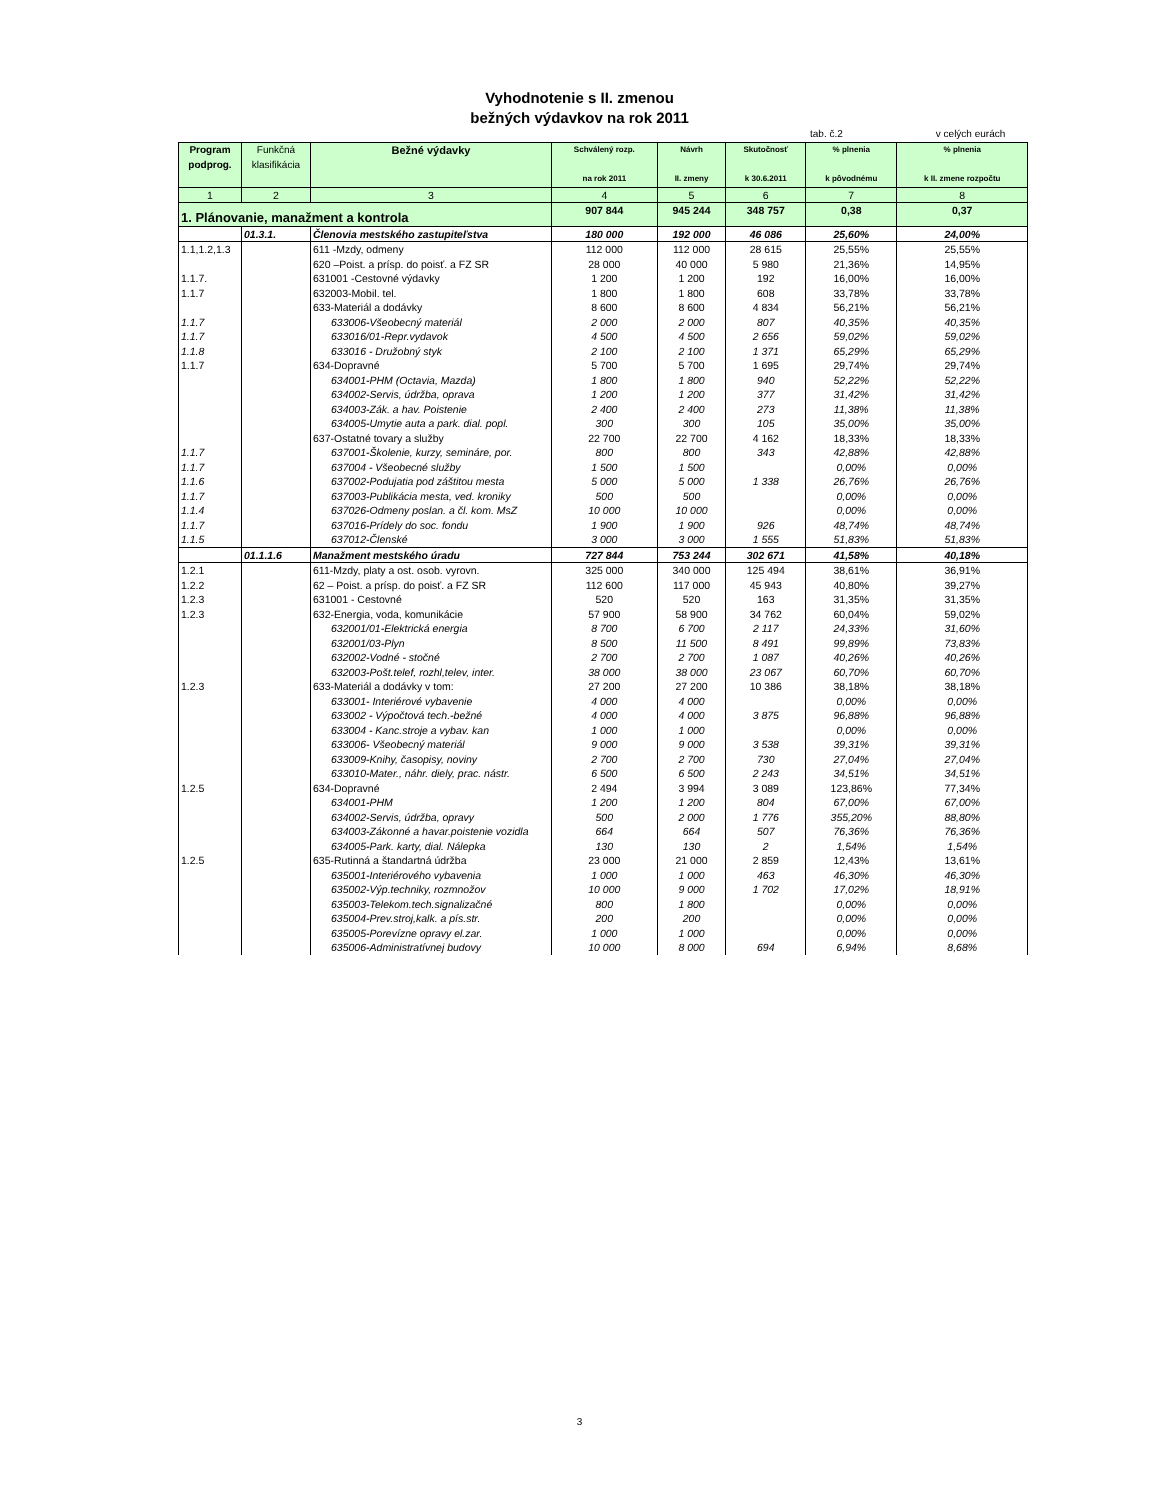Vyhodnotenie s II. zmenou
bežných výdavkov na rok 2011
tab. č.2 v celých eurách
| Program podprog. | Funkčná klasifikácia | Bežné výdavky | Schválený rozp. na rok 2011 | Návrh II. zmeny | Skutočnosť k 30.6.2011 | % plnenia k pôvodnému | % plnenia k II. zmene rozpočtu |
| --- | --- | --- | --- | --- | --- | --- | --- |
| 1 | 2 | 3 | 4 | 5 | 6 | 7 | 8 |
| 1. Plánovanie, manažment a kontrola | | | 907 844 | 945 244 | 348 757 | 0,38 | 0,37 |
| | 01.3.1. | Členovia mestského zastupiteľstva | 180 000 | 192 000 | 46 086 | 25,60% | 24,00% |
| 1.1,1.2,1.3 | | 611 -Mzdy, odmeny | 112 000 | 112 000 | 28 615 | 25,55% | 25,55% |
| | | 620 –Poist. a prísp. do poisť. a FZ SR | 28 000 | 40 000 | 5 980 | 21,36% | 14,95% |
| 1.1.7. | | 631001 -Cestovné výdavky | 1 200 | 1 200 | 192 | 16,00% | 16,00% |
| 1.1.7 | | 632003-Mobil. tel. | 1 800 | 1 800 | 608 | 33,78% | 33,78% |
| | | 633-Materiál a dodávky | 8 600 | 8 600 | 4 834 | 56,21% | 56,21% |
| 1.1.7 | | 633006-Všeobecný materiál | 2 000 | 2 000 | 807 | 40,35% | 40,35% |
| 1.1.7 | | 633016/01-Repr.vydavok | 4 500 | 4 500 | 2 656 | 59,02% | 59,02% |
| 1.1.8 | | 633016 - Družobný styk | 2 100 | 2 100 | 1 371 | 65,29% | 65,29% |
| 1.1.7 | | 634-Dopravné | 5 700 | 5 700 | 1 695 | 29,74% | 29,74% |
| | | 634001-PHM (Octavia, Mazda) | 1 800 | 1 800 | 940 | 52,22% | 52,22% |
| | | 634002-Servis, údržba, oprava | 1 200 | 1 200 | 377 | 31,42% | 31,42% |
| | | 634003-Zák. a hav. Poistenie | 2 400 | 2 400 | 273 | 11,38% | 11,38% |
| | | 634005-Umytie auta a park. dial. popl. | 300 | 300 | 105 | 35,00% | 35,00% |
| | | 637-Ostatné tovary a služby | 22 700 | 22 700 | 4 162 | 18,33% | 18,33% |
| 1.1.7 | | 637001-Školenie, kurzy, semináre, por. | 800 | 800 | 343 | 42,88% | 42,88% |
| 1.1.7 | | 637004 - Všeobecné služby | 1 500 | 1 500 | | 0,00% | 0,00% |
| 1.1.6 | | 637002-Podujatia pod záštitou mesta | 5 000 | 5 000 | 1 338 | 26,76% | 26,76% |
| 1.1.7 | | 637003-Publikácia mesta, ved. kroniky | 500 | 500 | | 0,00% | 0,00% |
| 1.1.4 | | 637026-Odmeny poslan. a čl. kom. MsZ | 10 000 | 10 000 | | 0,00% | 0,00% |
| 1.1.7 | | 637016-Prídely do soc. fondu | 1 900 | 1 900 | 926 | 48,74% | 48,74% |
| 1.1.5 | | 637012-Členské | 3 000 | 3 000 | 1 555 | 51,83% | 51,83% |
| | 01.1.1.6 | Manažment mestského úradu | 727 844 | 753 244 | 302 671 | 41,58% | 40,18% |
| 1.2.1 | | 611-Mzdy, platy a ost. osob. vyrovn. | 325 000 | 340 000 | 125 494 | 38,61% | 36,91% |
| 1.2.2 | | 62 – Poist. a prísp. do poisť. a FZ SR | 112 600 | 117 000 | 45 943 | 40,80% | 39,27% |
| 1.2.3 | | 631001 - Cestovné | 520 | 520 | 163 | 31,35% | 31,35% |
| 1.2.3 | | 632-Energia, voda, komunikácie | 57 900 | 58 900 | 34 762 | 60,04% | 59,02% |
| | | 632001/01-Elektrická energia | 8 700 | 6 700 | 2 117 | 24,33% | 31,60% |
| | | 632001/03-Plyn | 8 500 | 11 500 | 8 491 | 99,89% | 73,83% |
| | | 632002-Vodné - stočné | 2 700 | 2 700 | 1 087 | 40,26% | 40,26% |
| | | 632003-Pošt.telef, rozhl,telev, inter. | 38 000 | 38 000 | 23 067 | 60,70% | 60,70% |
| 1.2.3 | | 633-Materiál a dodávky v tom: | 27 200 | 27 200 | 10 386 | 38,18% | 38,18% |
| | | 633001- Interiérové vybavenie | 4 000 | 4 000 | | 0,00% | 0,00% |
| | | 633002 - Výpočtová tech.-bežné | 4 000 | 4 000 | 3 875 | 96,88% | 96,88% |
| | | 633004 - Kanc.stroje a vybav. kan | 1 000 | 1 000 | | 0,00% | 0,00% |
| | | 633006- Všeobecný materiál | 9 000 | 9 000 | 3 538 | 39,31% | 39,31% |
| | | 633009-Knihy, časopisy, noviny | 2 700 | 2 700 | 730 | 27,04% | 27,04% |
| | | 633010-Mater., náhr. diely, prac. nástr. | 6 500 | 6 500 | 2 243 | 34,51% | 34,51% |
| 1.2.5 | | 634-Dopravné | 2 494 | 3 994 | 3 089 | 123,86% | 77,34% |
| | | 634001-PHM | 1 200 | 1 200 | 804 | 67,00% | 67,00% |
| | | 634002-Servis, údržba, opravy | 500 | 2 000 | 1 776 | 355,20% | 88,80% |
| | | 634003-Zákonné a havar.poistenie vozidla | 664 | 664 | 507 | 76,36% | 76,36% |
| | | 634005-Park. karty, dial. Nálepka | 130 | 130 | 2 | 1,54% | 1,54% |
| 1.2.5 | | 635-Rutinná a štandartná údržba | 23 000 | 21 000 | 2 859 | 12,43% | 13,61% |
| | | 635001-Interiérového vybavenia | 1 000 | 1 000 | 463 | 46,30% | 46,30% |
| | | 635002-Výp.techniky, rozmnožov | 10 000 | 9 000 | 1 702 | 17,02% | 18,91% |
| | | 635003-Telekom.tech.signalizačné | 800 | 1 800 | | 0,00% | 0,00% |
| | | 635004-Prev.stroj,kalk. a pís.str. | 200 | 200 | | 0,00% | 0,00% |
| | | 635005-Porevízne opravy el.zar. | 1 000 | 1 000 | | 0,00% | 0,00% |
| | | 635006-Administratívnej budovy | 10 000 | 8 000 | 694 | 6,94% | 8,68% |
3